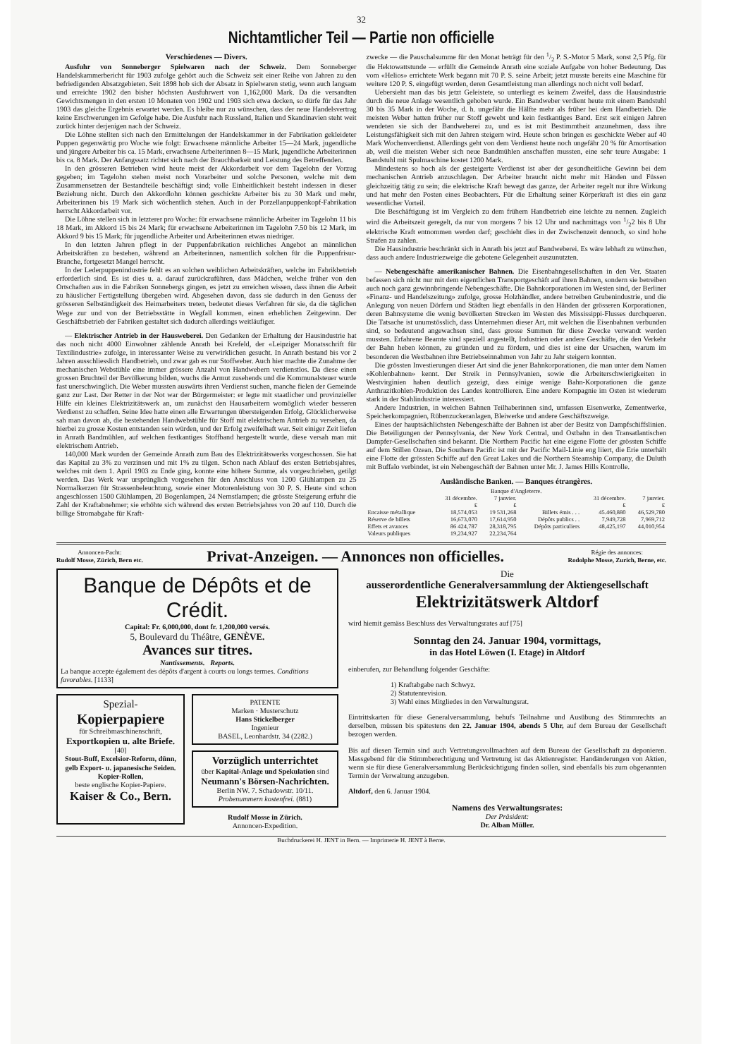32
Nichtamtlicher Teil — Partie non officielle
Verschiedenes — Divers.
Ausfuhr von Sonneberger Spielwaren nach der Schweiz. Dem Sonneberger Handelskammerbericht für 1903 zufolge gehört auch die Schweiz seit einer Reihe von Jahren zu den befriedigenden Absatzgebieten. Seit 1898 hob sich der Absatz in Spielwaren stetig, wenn auch langsam und erreichte 1902 den bisher höchsten Ausfuhrwert von 1,162,000 Mark. Da die versandten Gewichtsmengen in den ersten 10 Monaten von 1902 und 1903 sich etwa decken, so dürfe für das Jahr 1903 das gleiche Ergebnis erwartet werden. Es bleibe nur zu wünschen, dass der neue Handelsvertrag keine Erschwerungen im Gefolge habe. Die Ausfuhr nach Russland, Italien und Skandinavien steht weit zurück hinter derjenigen nach der Schweiz.
Die Löhne stellten sich nach den Ermittelungen der Handelskammer in der Fabrikation gekleideter Puppen gegenwärtig pro Woche wie folgt: Erwachsene männliche Arbeiter 15—24 Mark, jugendliche und jüngere Arbeiter bis ca. 15 Mark, erwachsene Arbeiterinnen 8—15 Mark, jugendliche Arbeiterinnen bis ca. 8 Mark. Der Anfangssatz richtet sich nach der Brauchbarkeit und Leistung des Betreffenden.
In den grösseren Betrieben wird heute meist der Akkordarbeit vor dem Tagelohn der Vorzug gegeben; im Tagelohn stehen meist noch Vorarbeiter und solche Personen, welche mit dem Zusammensetzen der Bestandteile beschäftigt sind; volle Einheitlichkeit besteht indessen in dieser Beziehung nicht. Durch den Akkordlohn können geschickte Arbeiter bis zu 30 Mark und mehr, Arbeiterinnen bis 19 Mark sich wöchentlich stehen. Auch in der Porzellanpuppenkopf-Fabrikation herrscht Akkordarbeit vor.
Die Löhne stellen sich in letzterer pro Woche: für erwachsene männliche Arbeiter im Tagelohn 11 bis 18 Mark, im Akkord 15 bis 24 Mark; für erwachsene Arbeiterinnen im Tagelohn 7.50 bis 12 Mark, im Akkord 9 bis 15 Mark; für jugendliche Arbeiter und Arbeiterinnen etwas niedriger.
In den letzten Jahren pflegt in der Puppenfabrikation reichliches Angebot an männlichen Arbeitskräften zu bestehen, während an Arbeiterinnen, namentlich solchen für die Puppenfrisur-Branche, fortgesetzt Mangel herrscht.
In der Lederpuppenindustrie fehlt es an solchen weiblichen Arbeitskräften, welche im Fabrikbetrieb erforderlich sind. Es ist dies u. a. darauf zurückzuführen, dass Mädchen, welche früher von den Ortschaften aus in die Fabriken Sonnebergs gingen, es jetzt zu erreichen wissen, dass ihnen die Arbeit zu häuslicher Fertigstellung übergeben wird. Abgesehen davon, dass sie dadurch in den Genuss der grösseren Selbständigkeit des Heimarbeiters treten, bedeutet dieses Verfahren für sie, da die täglichen Wege zur und von der Betriebsstätte in Wegfall kommen, einen erheblichen Zeitgewinn. Der Geschäftsbetrieb der Fabriken gestaltet sich dadurch allerdings weitläufiger.
— Elektrischer Antrieb in der Hausweberei. Den Gedanken der Erhaltung der Hausindustrie hat das noch nicht 4000 Einwohner zählende Anrath bei Krefeld, der «Leipziger Monatsschrift für Textilindustrie» zufolge, in interessanter Weise zu verwirklichen gesucht. In Anrath bestand bis vor 2 Jahren ausschliesslich Handbetrieb, und zwar gab es nur Stoffweber. Auch hier machte die Zunahme der mechanischen Webstühle eine immer grössere Anzahl von Handwebern verdienstlos. Da diese einen grossen Bruchteil der Bevölkerung bilden, wuchs die Armut zusehends und die Kommunalsteuer wurde fast unerschwinglich. Die Weber mussten auswärts ihren Verdienst suchen, manche fielen der Gemeinde ganz zur Last. Der Retter in der Not war der Bürgermeister: er legte mit staatlicher und provinzieller Hilfe ein kleines Elektrizitätswerk an, um zunächst den Hausarbeitern womöglich wieder besseren Verdienst zu schaffen. Seine Idee hatte einen alle Erwartungen übersteigenden Erfolg. Glücklicherweise sah man davon ab, die bestehenden Handwebstühle für Stoff mit elektrischem Antrieb zu versehen, da hierbei zu grosse Kosten entstanden sein würden, und der Erfolg zweifelhaft war. Seit einiger Zeit liefen in Anrath Bandmühlen, auf welchen festkantiges Stoffband hergestellt wurde, diese versah man mit elektrischem Antrieb.
140,000 Mark wurden der Gemeinde Anrath zum Bau des Elektrizitätswerks vorgeschossen. Sie hat das Kapital zu 3% zu verzinsen und mit 1% zu tilgen. Schon nach Ablauf des ersten Betriebsjahres, welches mit dem 1. April 1903 zu Ende ging, konnte eine höhere Summe, als vorgeschrieben, getilgt werden. Das Werk war ursprünglich vorgesehen für den Anschluss von 1200 Glühlampen zu 25 Normalkerzen für Strassenbeleuchtung, sowie einer Motorenleistung von 30 P. S. Heute sind schon angeschlossen 1500 Glühlampen, 20 Bogenlampen, 24 Nernstlampen; die grösste Steigerung erfuhr die Zahl der Kraftabnehmer; sie erhöhte sich während des ersten Betriebsjahres von 20 auf 110. Durch die billige Stromabgabe für Kraft-
zwecke — die Pauschalsumme für den Monat beträgt für den 1/2 P. S.-Motor 5 Mark, sonst 2,5 Pfg. für die Hektowattstunde — erfüllt die Gemeinde Anrath eine soziale Aufgabe von hoher Bedeutung. Das vom «Helios» errichtete Werk begann mit 70 P. S. seine Arbeit; jetzt musste bereits eine Maschine für weitere 120 P. S. eingefügt werden, deren Gesamtleistung man allerdings noch nicht voll bedarf.
Uebersieht man das bis jetzt Geleistete, so unterliegt es keinem Zweifel, dass die Hausindustrie durch die neue Anlage wesentlich gehoben wurde. Ein Bandweber verdient heute mit einem Bandstuhl 30 bis 35 Mark in der Woche, d. h. ungefähr die Hälfte mehr als früher bei dem Handbetrieb. Die meisten Weber hatten früher nur Stoff gewebt und kein festkantiges Band. Erst seit einigen Jahren wendeten sie sich der Bandweberei zu, und es ist mit Bestimmtheit anzunehmen, dass ihre Leistungsfähigkeit sich mit den Jahren steigern wird. Heute schon bringen es geschickte Weber auf 40 Mark Wochenverdienst. Allerdings geht von dem Verdienst heute noch ungefähr 20 % für Amortisation ab, weil die meisten Weber sich neue Bandmühlen anschaffen mussten, eine sehr teure Ausgabe: 1 Bandstuhl mit Spulmaschine kostet 1200 Mark.
Mindestens so hoch als der gesteigerte Verdienst ist aber der gesundheitliche Gewinn bei dem mechanischen Antrieb anzuschlagen. Der Arbeiter braucht nicht mehr mit Händen und Füssen gleichzeitig tätig zu sein; die elektrische Kraft bewegt das ganze, der Arbeiter regelt nur ihre Wirkung und hat mehr den Posten eines Beobachters. Für die Erhaltung seiner Körperkraft ist dies ein ganz wesentlicher Vorteil.
Die Beschäftigung ist im Vergleich zu dem frühern Handbetrieb eine leichte zu nennen. Zugleich wird die Arbeitszeit geregelt, da nur von morgens 7 bis 12 Uhr und nachmittags von 1/22 bis 8 Uhr elektrische Kraft entnommen werden darf; geschieht dies in der Zwischenzeit dennoch, so sind hohe Strafen zu zahlen.
Die Hausindustrie beschränkt sich in Anrath bis jetzt auf Bandweberei. Es wäre lebhaft zu wünschen, dass auch andere Industriezweige die gebotene Gelegenheit auszunutzten.
— Nebengeschäfte amerikanischer Bahnen. Die Eisenbahngesellschaften in den Ver. Staaten befassen sich nicht nur mit dem eigentlichen Transportgeschäft auf ihren Bahnen, sondern sie betreiben auch noch ganz gewinnbringende Nebengeschäfte. Die Bahnkorporationen im Westen sind, der Berliner «Finanz- und Handelszeitung» zufolge, grosse Holzhändler, andere betreiben Grubenindustrie, und die Anlegung von neuen Dörfern und Städten liegt ebenfalls in den Händen der grösseren Korporationen, deren Bahnsysteme die wenig bevölkerten Strecken im Westen des Mississippi-Flusses durchqueren. Die Tatsache ist unumstösslich, dass Unternehmen dieser Art, mit welchen die Eisenbahnen verbunden sind, so bedeutend angewachsen sind, dass grosse Summen für diese Zwecke verwandt werden mussten. Erfahrene Beamte sind speziell angestellt, Industrien oder andere Geschäfte, die den Verkehr der Bahn heben können, zu gründen und zu fördern, und dies ist eine der Ursachen, warum im besonderen die Westbahnen ihre Betriebseinnahmen von Jahr zu Jahr steigern konnten.
Die grössten Investierungen dieser Art sind die jener Bahnkorporationen, die man unter dem Namen «Kohlenbahnen» kennt. Der Streik in Pennsylvanien, sowie die Arbeiterschwierigkeiten in Westvirginien haben deutlich gezeigt, dass einige wenige Bahn-Korporationen die ganze Anthrazitkohlen-Produktion des Landes kontrollieren. Eine andere Kompagnie im Osten ist wiederum stark in der Stahlindustrie interessiert.
Andere Industrien, in welchen Bahnen Teilhaberinnen sind, umfassen Eisenwerke, Zementwerke, Speicherkompagnien, Rübenzuckeranlagen, Bleiwerke und andere Geschäftszweige.
Eines der hauptsächlichsten Nebengeschäfte der Bahnen ist aber der Besitz von Dampfschiffslinien. Die Beteiligungen der Pennsylvania, der New York Central, und Ostbahn in den Transatlantischen Dampfer-Gesellschaften sind bekannt. Die Northern Pacific hat eine eigene Flotte der grössten Schiffe auf dem Stillen Ozean. Die Southern Pacific ist mit der Pacific Mail-Linie eng liiert, die Erie unterhält eine Flotte der grössten Schiffe auf den Great Lakes und die Northern Steamship Company, die Duluth mit Buffalo verbindet, ist ein Nebengeschäft der Bahnen unter Mr. J. James Hills Kontrolle.
Ausländische Banken. — Banques étrangères.
Banque d'Angleterre.
| | 31 décembre. | 7 janvier. | | 31 décembre. | 7 janvier. |
| --- | --- | --- | --- | --- | --- |
| | £ | £ | | £ | £ |
| Encaisse métallique | 18,574,053 | 19 531,268 | Billets émis . . . | 45.460,880 | 46,529,780 |
| Réserve de billets | 16,673,070 | 17,614,950 | Dépôts publics . . | 7,949,728 | 7,969,712 |
| Effets et avances | 86 424,787 | 28,318,795 | Dépôts particuliers | 48,425,197 | 44,010,954 |
| Valeurs publiques | 19,234,927 | 22,234,764 | | | |
Annoncen-Pacht:
Rudolf Mosse, Zürich, Bern etc.
Privat-Anzeigen. — Annonces non officielles.
Régie des annonces:
Rodolphe Mosse, Zurich, Berne, etc.
Banque de Dépôts et de Crédit.
Capital: Fr. 6,000,000, dont fr. 1,200,000 versés.
5, Boulevard du Théâtre, GENÈVE.
Avances sur titres.
Nantissements. Reports.
La banque accepte également des dépôts d'argent à courts ou longs termes. Conditions favorables. [1133]
Spezial-
Kopierpapiere
für Schreibmaschinenschrift,
Exportkopien u. alte Briefe.
[40]
Stout-Buff, Excelsior-Reform, dünn, gelb Export- u. japanesische Seiden.
Kopier-Rollen,
beste englische Kopier-Papiere.
Kaiser & Co., Bern.
PATENTE
Marken · Musterschutz
Hans Stickelberger
Ingenieur
BASEL, Leonhardstr. 34 (2282.)
Vorzüglich unterrichtet
über Kapital-Anlage und Spekulation sind
Neumann's Börsen-Nachrichten.
Berlin NW. 7. Schadowstr. 10/11.
Probenummern kostenfrei. (881)
Rudolf Mosse in Zürich.
Annoncen-Expedition.
Die
ausserordentliche Generalversammlung der Aktiengesellschaft
Elektrizitätswerk Altdorf
wird hiemit gemäss Beschluss des Verwaltungsrates auf [75]
Sonntag den 24. Januar 1904, vormittags,
in das Hotel Löwen (I. Etage) in Altdorf
einberufen, zur Behandlung folgender Geschäfte:
1) Kraftabgabe nach Schwyz.
2) Statutenrevision.
3) Wahl eines Mitgliedes in den Verwaltungsrat.
Eintrittskarten für diese Generalversammlung, behufs Teilnahme und Ausübung des Stimmrechts an derselben, müssen bis spätestens den 22. Januar 1904, abends 5 Uhr, auf dem Bureau der Gesellschaft bezogen werden.
Bis auf diesen Termin sind auch Vertretungsvollmachten auf dem Bureau der Gesellschaft zu deponieren. Massgebend für die Stimmberechtigung und Vertretung ist das Aktienregister. Handänderungen von Aktien, wenn sie für diese Generalversammlung Berücksichtigung finden sollen, sind ebenfalls bis zum obgenannten Termin der Verwaltung anzugeben.
Altdorf, den 6. Januar 1904.
Namens des Verwaltungsrates:
Der Präsident:
Dr. Alban Müller.
Buchdruckerei H. JENT in Bern. — Imprimerie H. JENT à Berne.